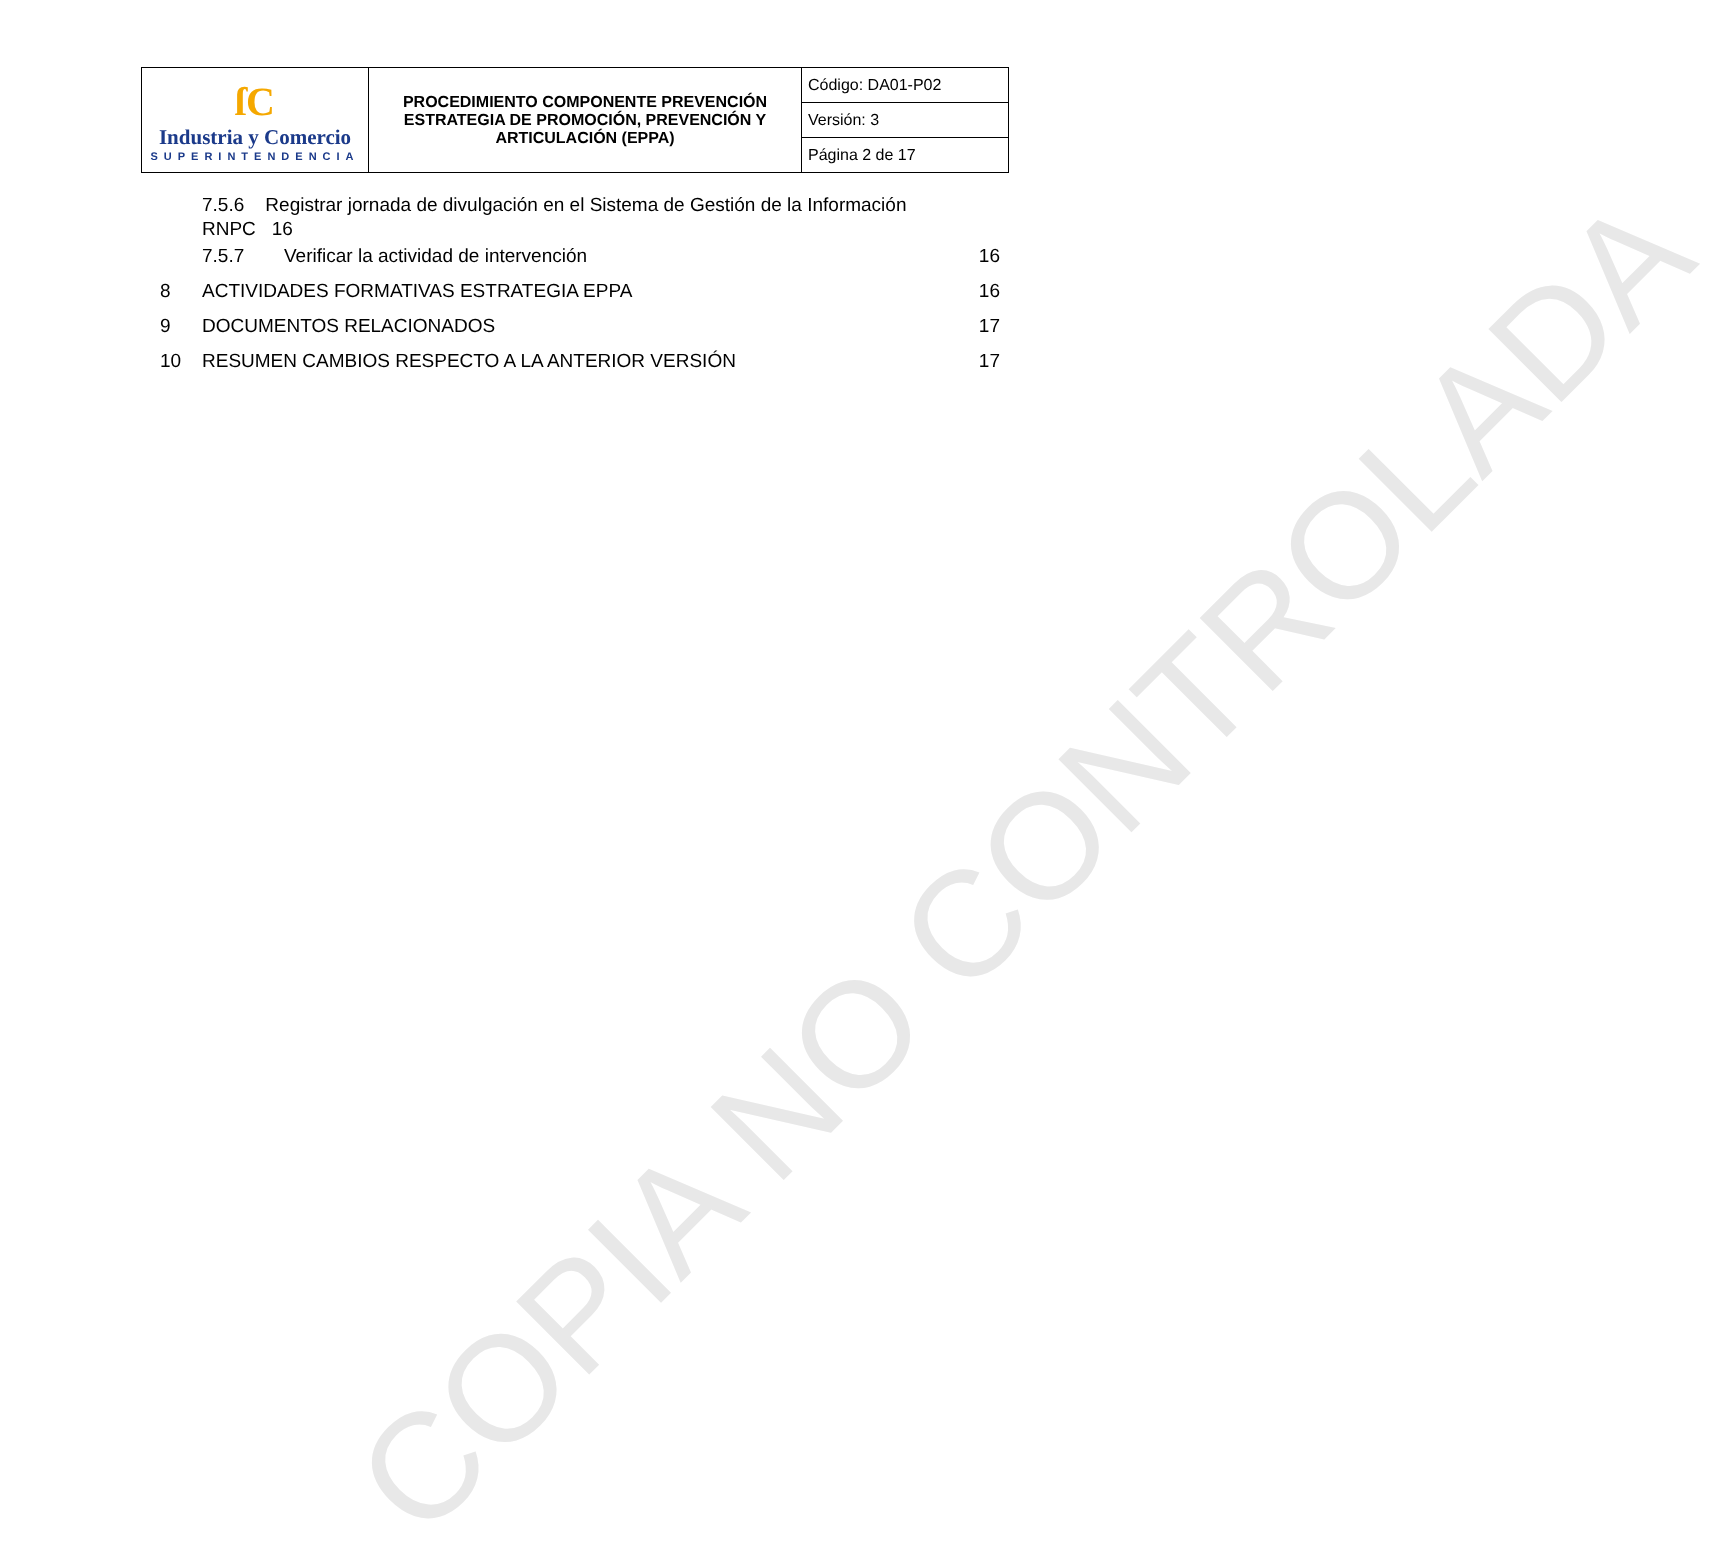COPIA NO CONTROLADA
| ſC Industria y Comercio SUPERINTENDENCIA | PROCEDIMIENTO COMPONENTE PREVENCIÓN ESTRATEGIA DE PROMOCIÓN, PREVENCIÓN Y ARTICULACIÓN (EPPA) | Código: DA01-P02 |
| | | Versión: 3 |
| | | Página 2 de 17 |
7.5.6 Registrar jornada de divulgación en el Sistema de Gestión de la Información
RNPC 16
7.5.7 Verificar la actividad de intervención 16
8 ACTIVIDADES FORMATIVAS ESTRATEGIA EPPA 16
9 DOCUMENTOS RELACIONADOS 17
10 RESUMEN CAMBIOS RESPECTO A LA ANTERIOR VERSIÓN 17